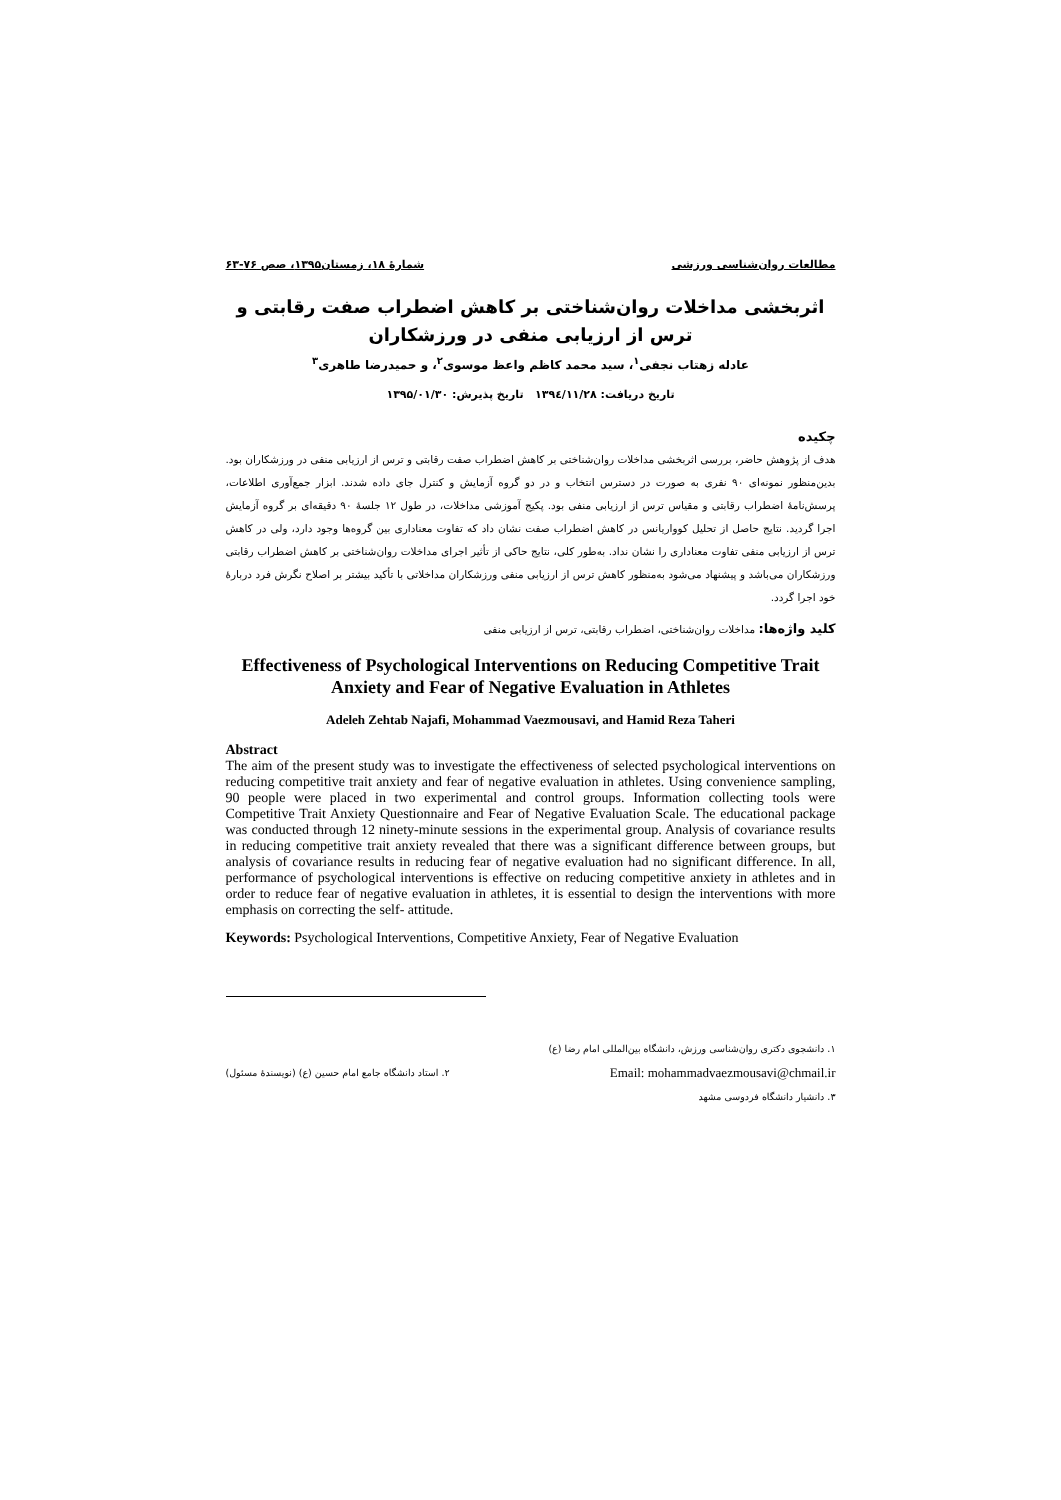مطالعات روان‌شناسی ورزشی شمارۀ ۱۸، زمستان۱۳۹۵، صص ۷۶-۶۳
اثربخشی مداخلات روان‌شناختی بر کاهش اضطراب صفت رقابتی و ترس از ارزیابی منفی در ورزشکاران
عادله زهتاب نجفی<sup>۱</sup>، سید محمد کاظم واعظ موسوی<sup>۲</sup>، و حمیدرضا طاهری<sup>۳</sup>
تاریخ دریافت: ۱۳۹٤/۱۱/۲۸ تاریخ پذیرش: ۱۳۹۵/۰۱/۳۰
چکیده
هدف از پژوهش حاضر، بررسی اثربخشی مداخلات روان‌شناختی بر کاهش اضطراب صفت رقابتی و ترس از ارزیابی منفی در ورزشکاران بود. بدین‌منظور نمونه‌ای ۹۰ نفری به صورت در دسترس انتخاب و در دو گروه آزمایش و کنترل جای داده شدند. ابزار جمع‌آوری اطلاعات، پرسش‌نامۀ اضطراب رقابتی و مقیاس ترس از ارزیابی منفی بود. پکیج آموزشی مداخلات، در طول ۱۲ جلسۀ ۹۰ دقیقه‌ای بر گروه آزمایش اجرا گردید. نتایج حاصل از تحلیل کوواریانس در کاهش اضطراب صفت نشان داد که تفاوت معناداری بین گروه‌ها وجود دارد، ولی در کاهش ترس از ارزیابی منفی تفاوت معناداری را نشان نداد. به‌طور کلی، نتایج حاکی از تأثیر اجرای مداخلات روان‌شناختی بر کاهش اضطراب رقابتی ورزشکاران می‌باشد و پیشنهاد می‌شود به‌منظور کاهش ترس از ارزیابی منفی ورزشکاران مداخلاتی با تأکید بیشتر بر اصلاح نگرش فرد دربارۀ خود اجرا گردد.
کلید واژه‌ها: مداخلات روان‌شناختی، اضطراب رقابتی، ترس از ارزیابی منفی
Effectiveness of Psychological Interventions on Reducing Competitive Trait Anxiety and Fear of Negative Evaluation in Athletes
Adeleh Zehtab Najafi, Mohammad Vaezmousavi, and Hamid Reza Taheri
Abstract
The aim of the present study was to investigate the effectiveness of selected psychological interventions on reducing competitive trait anxiety and fear of negative evaluation in athletes. Using convenience sampling, 90 people were placed in two experimental and control groups. Information collecting tools were Competitive Trait Anxiety Questionnaire and Fear of Negative Evaluation Scale. The educational package was conducted through 12 ninety-minute sessions in the experimental group. Analysis of covariance results in reducing competitive trait anxiety revealed that there was a significant difference between groups, but analysis of covariance results in reducing fear of negative evaluation had no significant difference. In all, performance of psychological interventions is effective on reducing competitive anxiety in athletes and in order to reduce fear of negative evaluation in athletes, it is essential to design the interventions with more emphasis on correcting the self- attitude.
Keywords: Psychological Interventions, Competitive Anxiety, Fear of Negative Evaluation
۱. دانشجوی دکتری روان‌شناسی ورزش، دانشگاه بین‌المللی امام رضا (ع)
۲. استاد دانشگاه جامع امام حسین (ع) (نویسندۀ مسئول) Email: mohammadvaezmousavi@chmail.ir
۳. دانشیار دانشگاه فردوسی مشهد